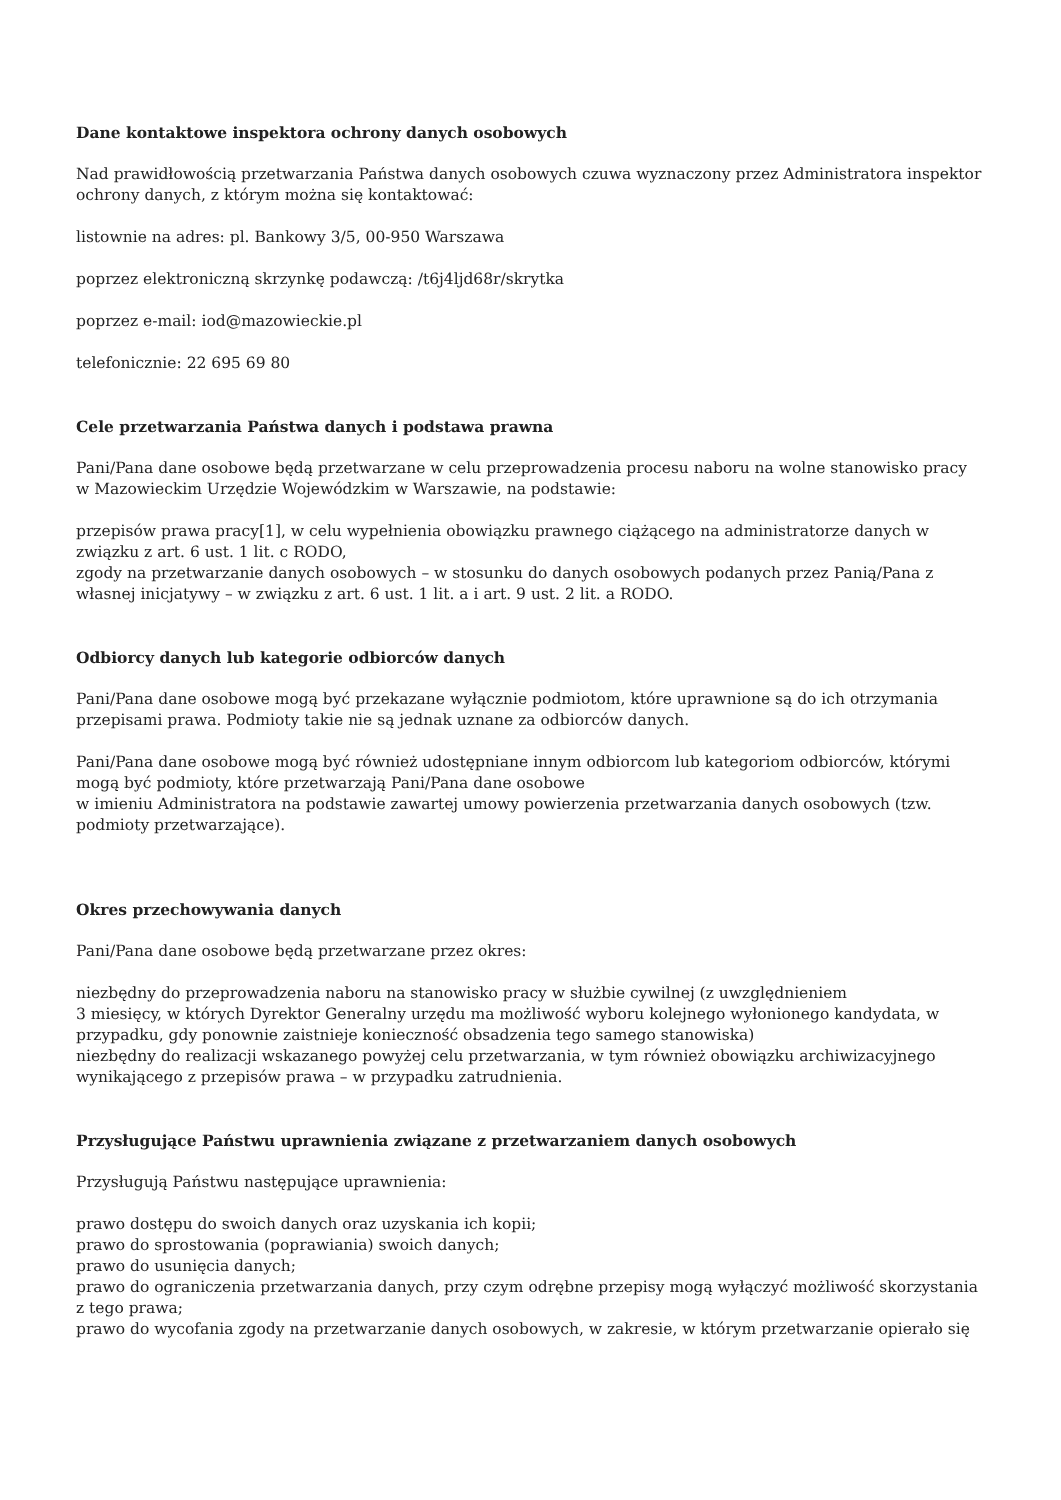Dane kontaktowe inspektora ochrony danych osobowych
Nad prawidłowością przetwarzania Państwa danych osobowych czuwa wyznaczony przez Administratora inspektor ochrony danych, z którym można się kontaktować:
listownie na adres: pl. Bankowy 3/5, 00-950 Warszawa
poprzez elektroniczną skrzynkę podawczą: /t6j4ljd68r/skrytka
poprzez e-mail: iod@mazowieckie.pl
telefonicznie: 22 695 69 80
Cele przetwarzania Państwa danych i podstawa prawna
Pani/Pana dane osobowe będą przetwarzane w celu przeprowadzenia procesu naboru na wolne stanowisko pracy w Mazowieckim Urzędzie Wojewódzkim w Warszawie, na podstawie:
przepisów prawa pracy[1], w celu wypełnienia obowiązku prawnego ciążącego na administratorze danych w związku z art. 6 ust. 1 lit. c RODO,
zgody na przetwarzanie danych osobowych – w stosunku do danych osobowych podanych przez Panią/Pana z własnej inicjatywy – w związku z art. 6 ust. 1 lit. a i art. 9 ust. 2 lit. a RODO.
Odbiorcy danych lub kategorie odbiorców danych
Pani/Pana dane osobowe mogą być przekazane wyłącznie podmiotom, które uprawnione są do ich otrzymania przepisami prawa. Podmioty takie nie są jednak uznane za odbiorców danych.
Pani/Pana dane osobowe mogą być również udostępniane innym odbiorcom lub kategoriom odbiorców, którymi mogą być podmioty, które przetwarzają Pani/Pana dane osobowe
w imieniu Administratora na podstawie zawartej umowy powierzenia przetwarzania danych osobowych (tzw. podmioty przetwarzające).
Okres przechowywania danych
Pani/Pana dane osobowe będą przetwarzane przez okres:
niezbędny do przeprowadzenia naboru na stanowisko pracy w służbie cywilnej (z uwzględnieniem
3 miesięcy, w których Dyrektor Generalny urzędu ma możliwość wyboru kolejnego wyłonionego kandydata, w przypadku, gdy ponownie zaistnieje konieczność obsadzenia tego samego stanowiska)
niezbędny do realizacji wskazanego powyżej celu przetwarzania, w tym również obowiązku archiwizacyjnego wynikającego z przepisów prawa – w przypadku zatrudnienia.
Przysługujące Państwu uprawnienia związane z przetwarzaniem danych osobowych
Przysługują Państwu następujące uprawnienia:
prawo dostępu do swoich danych oraz uzyskania ich kopii;
prawo do sprostowania (poprawiania) swoich danych;
prawo do usunięcia danych;
prawo do ograniczenia przetwarzania danych, przy czym odrębne przepisy mogą wyłączyć możliwość skorzystania z tego prawa;
prawo do wycofania zgody na przetwarzanie danych osobowych, w zakresie, w którym przetwarzanie opierało się